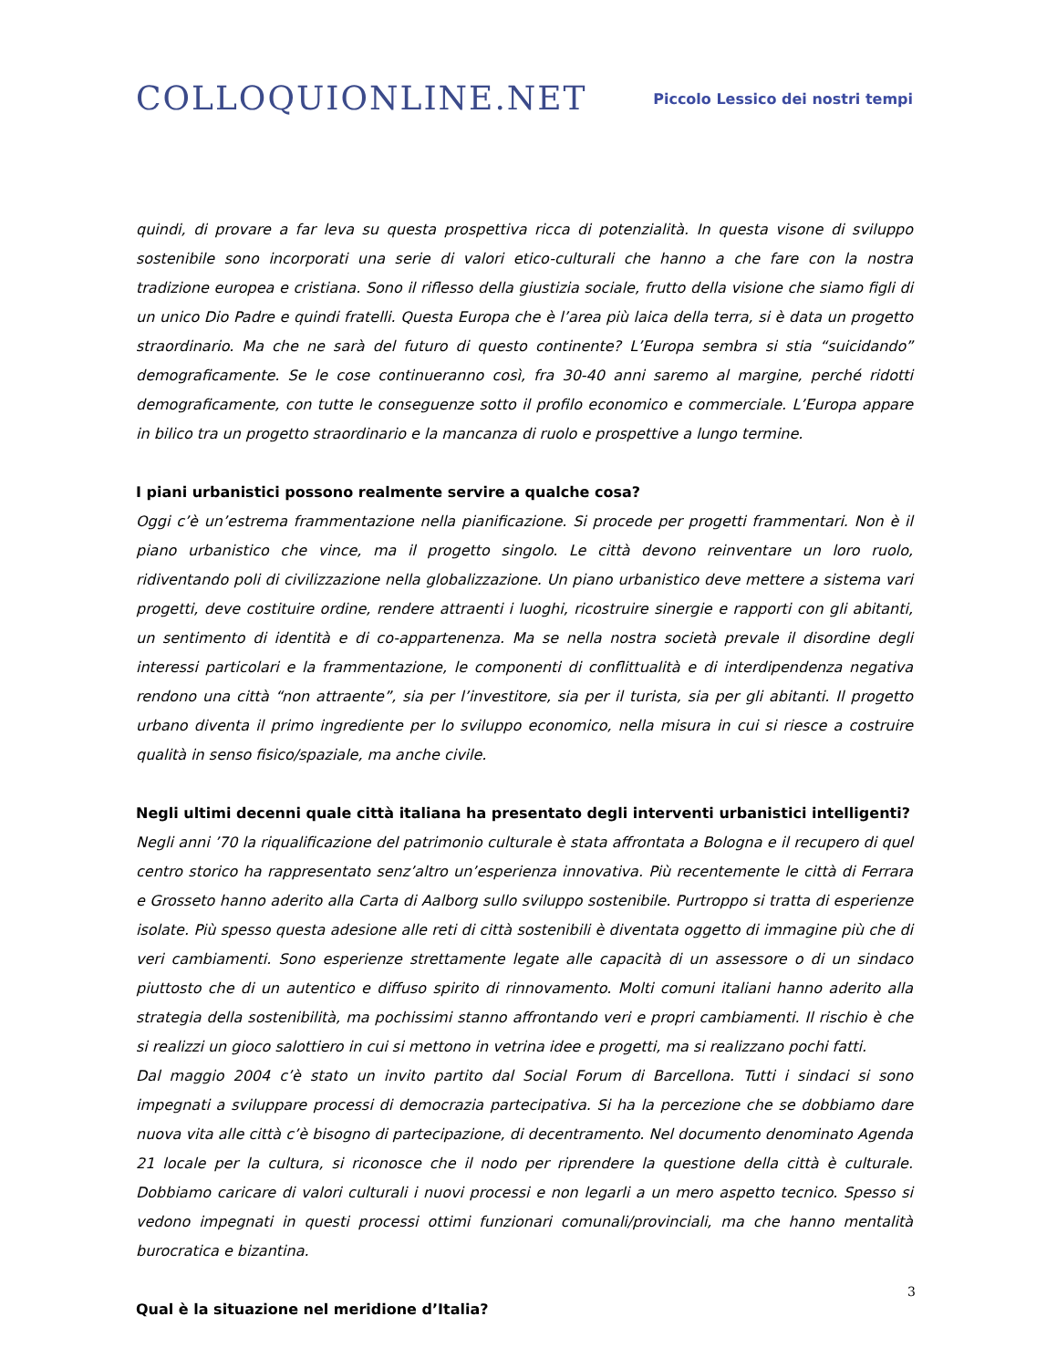COLLOQUIONLINE.NET
Piccolo Lessico dei nostri tempi
quindi, di provare a far leva su questa prospettiva ricca di potenzialità. In questa visone di sviluppo sostenibile sono incorporati una serie di valori etico-culturali che hanno a che fare con la nostra tradizione europea e cristiana. Sono il riflesso della giustizia sociale, frutto della visione che siamo figli di un unico Dio Padre e quindi fratelli. Questa Europa che è l’area più laica della terra, si è data un progetto straordinario. Ma che ne sarà del futuro di questo continente? L’Europa sembra si stia “suicidando” demograficamente. Se le cose continueranno così, fra 30-40 anni saremo al margine, perché ridotti demograficamente, con tutte le conseguenze sotto il profilo economico e commerciale. L’Europa appare in bilico tra un progetto straordinario e la mancanza di ruolo e prospettive a lungo termine.
I piani urbanistici possono realmente servire a qualche cosa?
Oggi c’è un’estrema frammentazione nella pianificazione. Si procede per progetti frammentari. Non è il piano urbanistico che vince, ma il progetto singolo. Le città devono reinventare un loro ruolo, ridiventando poli di civilizzazione nella globalizzazione. Un piano urbanistico deve mettere a sistema vari progetti, deve costituire ordine, rendere attraenti i luoghi, ricostruire sinergie e rapporti con gli abitanti, un sentimento di identità e di co-appartenenza. Ma se nella nostra società prevale il disordine degli interessi particolari e la frammentazione, le componenti di conflittualità e di interdipendenza negativa rendono una città “non attraente”, sia per l’investitore, sia per il turista, sia per gli abitanti. Il progetto urbano diventa il primo ingrediente per lo sviluppo economico, nella misura in cui si riesce a costruire qualità in senso fisico/spaziale, ma anche civile.
Negli ultimi decenni quale città italiana ha presentato degli interventi urbanistici intelligenti?
Negli anni ’70 la riqualificazione del patrimonio culturale è stata affrontata a Bologna e il recupero di quel centro storico ha rappresentato senz’altro un’esperienza innovativa. Più recentemente le città di Ferrara e Grosseto hanno aderito alla Carta di Aalborg sullo sviluppo sostenibile. Purtroppo si tratta di esperienze isolate. Più spesso questa adesione alle reti di città sostenibili è diventata oggetto di immagine più che di veri cambiamenti. Sono esperienze strettamente legate alle capacità di un assessore o di un sindaco piuttosto che di un autentico e diffuso spirito di rinnovamento. Molti comuni italiani hanno aderito alla strategia della sostenibilità, ma pochissimi stanno affrontando veri e propri cambiamenti. Il rischio è che si realizzi un gioco salottiero in cui si mettono in vetrina idee e progetti, ma si realizzano pochi fatti.
Dal maggio 2004 c’è stato un invito partito dal Social Forum di Barcellona. Tutti i sindaci si sono impegnati a sviluppare processi di democrazia partecipativa. Si ha la percezione che se dobbiamo dare nuova vita alle città c’è bisogno di partecipazione, di decentramento. Nel documento denominato Agenda 21 locale per la cultura, si riconosce che il nodo per riprendere la questione della città è culturale. Dobbiamo caricare di valori culturali i nuovi processi e non legarli a un mero aspetto tecnico. Spesso si vedono impegnati in questi processi ottimi funzionari comunali/provinciali, ma che hanno mentalità burocratica e bizantina.
Qual è la situazione nel meridione d’Italia?
3